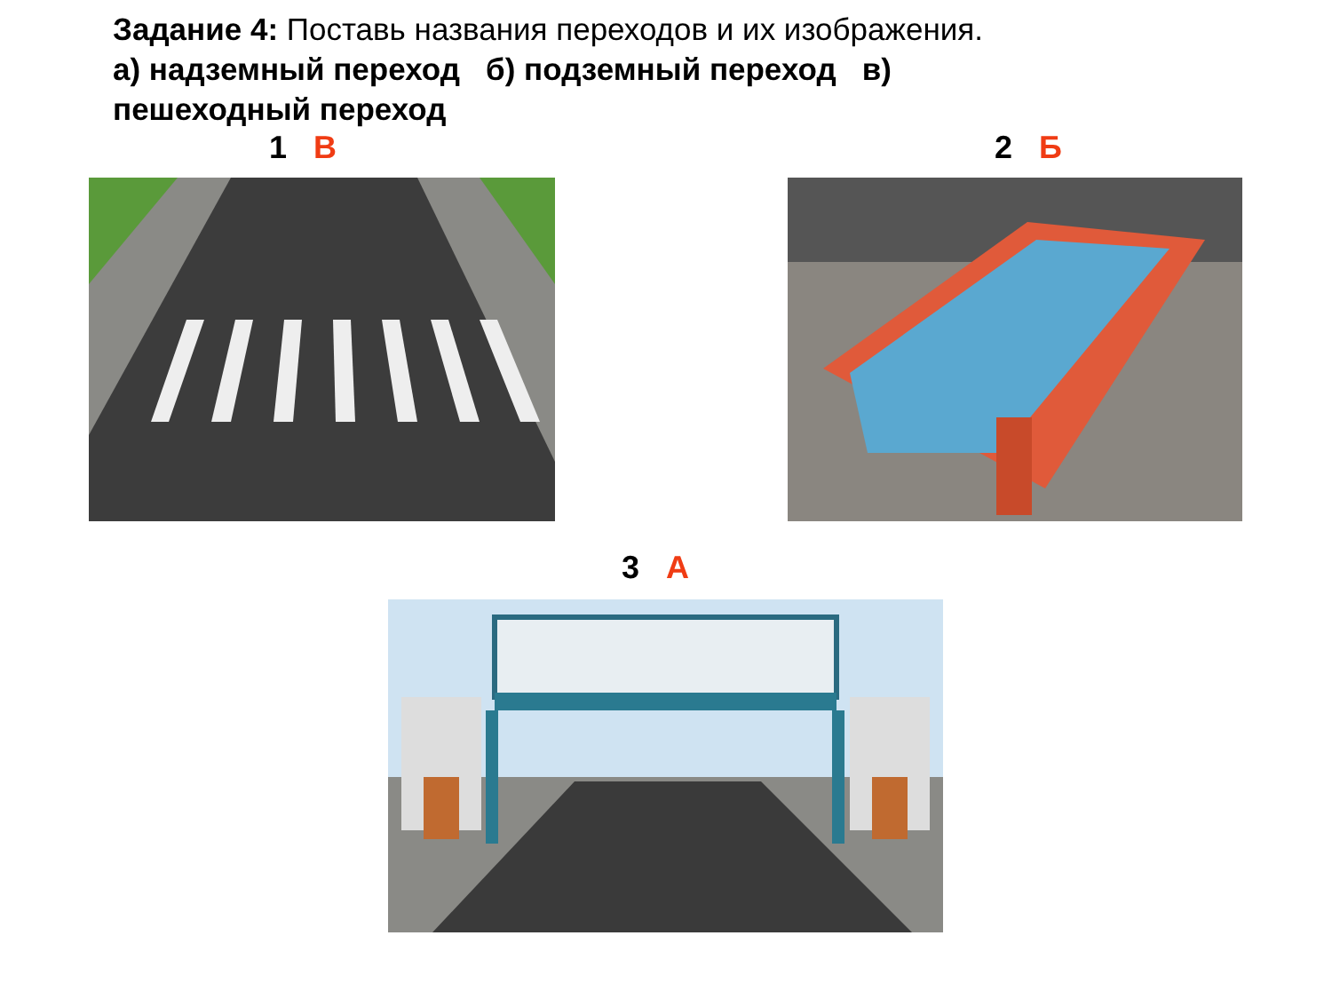Задание 4: Поставь названия переходов и их изображения.
а) надземный переход б) подземный переход в) пешеходный переход
1 В 2 Б
3 А